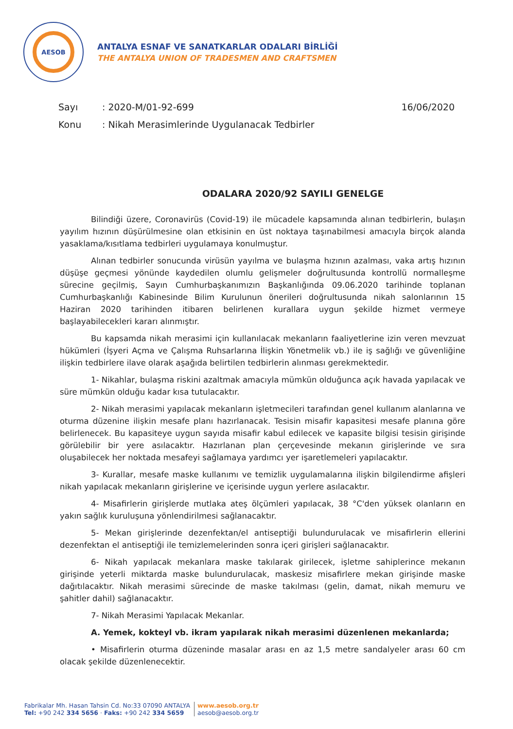AESOB
ANTALYA ESNAF VE SANATKARLAR ODALARI BİRLİĞİ
THE ANTALYA UNION OF TRADESMEN AND CRAFTSMEN
Sayı: 2020-M/01-92-699 16/06/2020
Konu: Nikah Merasimlerinde Uygulanacak Tedbirler
ODALARA 2020/92 SAYILI GENELGE
Bilindiği üzere, Coronavirüs (Covid-19) ile mücadele kapsamında alınan tedbirlerin, bulaşın yayılım hızının düşürülmesine olan etkisinin en üst noktaya taşınabilmesi amacıyla birçok alanda yasaklama/kısıtlama tedbirleri uygulamaya konulmuştur.
Alınan tedbirler sonucunda virüsün yayılma ve bulaşma hızının azalması, vaka artış hızının düşüşe geçmesi yönünde kaydedilen olumlu gelişmeler doğrultusunda kontrollü normalleşme sürecine geçilmiş, Sayın Cumhurbaşkanımızın Başkanlığında 09.06.2020 tarihinde toplanan Cumhurbaşkanlığı Kabinesinde Bilim Kurulunun önerileri doğrultusunda nikah salonlarının 15 Haziran 2020 tarihinden itibaren belirlenen kurallara uygun şekilde hizmet vermeye başlayabilecekleri kararı alınmıştır.
Bu kapsamda nikah merasimi için kullanılacak mekanların faaliyetlerine izin veren mevzuat hükümleri (İşyeri Açma ve Çalışma Ruhsarlarına İlişkin Yönetmelik vb.) ile iş sağlığı ve güvenliğine ilişkin tedbirlere ilave olarak aşağıda belirtilen tedbirlerin alınması gerekmektedir.
1- Nikahlar, bulaşma riskini azaltmak amacıyla mümkün olduğunca açık havada yapılacak ve süre mümkün olduğu kadar kısa tutulacaktır.
2- Nikah merasimi yapılacak mekanların işletmecileri tarafından genel kullanım alanlarına ve oturma düzenine ilişkin mesafe planı hazırlanacak. Tesisin misafir kapasitesi mesafe planına göre belirlenecek. Bu kapasiteye uygun sayıda misafir kabul edilecek ve kapasite bilgisi tesisin girişinde görülebilir bir yere asılacaktır. Hazırlanan plan çerçevesinde mekanın girişlerinde ve sıra oluşabilecek her noktada mesafeyi sağlamaya yardımcı yer işaretlemeleri yapılacaktır.
3- Kurallar, mesafe maske kullanımı ve temizlik uygulamalarına ilişkin bilgilendirme afişleri nikah yapılacak mekanların girişlerine ve içerisinde uygun yerlere asılacaktır.
4- Misafirlerin girişlerde mutlaka ateş ölçümleri yapılacak, 38 °C'den yüksek olanların en yakın sağlık kuruluşuna yönlendirilmesi sağlanacaktır.
5- Mekan girişlerinde dezenfektan/el antiseptiği bulundurulacak ve misafirlerin ellerini dezenfektan el antiseptiği ile temizlemelerinden sonra içeri girişleri sağlanacaktır.
6- Nikah yapılacak mekanlara maske takılarak girilecek, işletme sahiplerince mekanın girişinde yeterli miktarda maske bulundurulacak, maskesiz misafirlere mekan girişinde maske dağıtılacaktır. Nikah merasimi sürecinde de maske takılması (gelin, damat, nikah memuru ve şahitler dahil) sağlanacaktır.
7- Nikah Merasimi Yapılacak Mekanlar.
A. Yemek, kokteyl vb. ikram yapılarak nikah merasimi düzenlenen mekanlarda;
• Misafirlerin oturma düzeninde masalar arası en az 1,5 metre sandalyeler arası 60 cm olacak şekilde düzenlenecektir.
Fabrikalar Mh. Hasan Tahsin Cd. No:33 07090 ANTALYA
Tel: +90 242 334 5656 · Faks: +90 242 334 5659
www.aesob.org.tr
aesob@aesob.org.tr